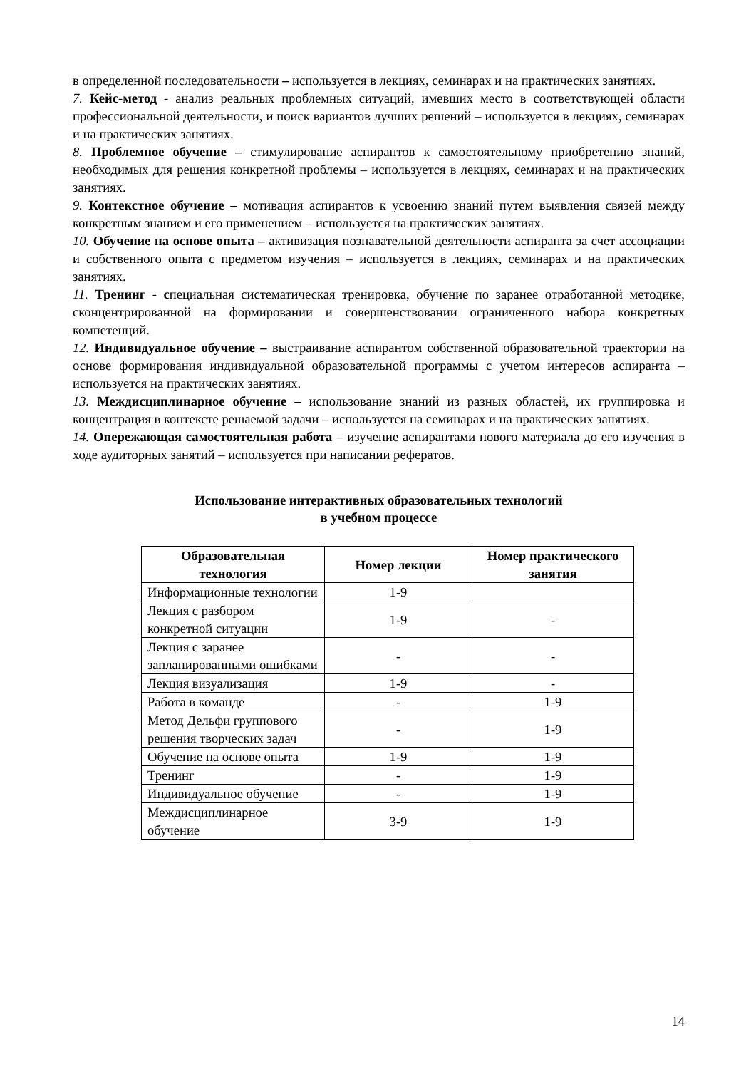в определенной последовательности – используется в лекциях, семинарах и на практических занятиях.
7. Кейс-метод - анализ реальных проблемных ситуаций, имевших место в соответствующей области профессиональной деятельности, и поиск вариантов лучших решений – используется в лекциях, семинарах и на практических занятиях.
8. Проблемное обучение – стимулирование аспирантов к самостоятельному приобретению знаний, необходимых для решения конкретной проблемы – используется в лекциях, семинарах и на практических занятиях.
9. Контекстное обучение – мотивация аспирантов к усвоению знаний путем выявления связей между конкретным знанием и его применением – используется на практических занятиях.
10. Обучение на основе опыта – активизация познавательной деятельности аспиранта за счет ассоциации и собственного опыта с предметом изучения – используется в лекциях, семинарах и на практических занятиях.
11. Тренинг - специальная систематическая тренировка, обучение по заранее отработанной методике, сконцентрированной на формировании и совершенствовании ограниченного набора конкретных компетенций.
12. Индивидуальное обучение – выстраивание аспирантом собственной образовательной траектории на основе формирования индивидуальной образовательной программы с учетом интересов аспиранта – используется на практических занятиях.
13. Междисциплинарное обучение – использование знаний из разных областей, их группировка и концентрация в контексте решаемой задачи – используется на семинарах и на практических занятиях.
14. Опережающая самостоятельная работа – изучение аспирантами нового материала до его изучения в ходе аудиторных занятий – используется при написании рефератов.
Использование интерактивных образовательных технологий
в учебном процессе
| Образовательная технология | Номер лекции | Номер практического занятия |
| --- | --- | --- |
| Информационные технологии | 1-9 | |
| Лекция с разбором конкретной ситуации | 1-9 | - |
| Лекция с заранее запланированными ошибками | - | - |
| Лекция визуализация | 1-9 | - |
| Работа в команде | - | 1-9 |
| Метод Дельфи группового решения творческих задач | - | 1-9 |
| Обучение на основе опыта | 1-9 | 1-9 |
| Тренинг | - | 1-9 |
| Индивидуальное обучение | - | 1-9 |
| Междисциплинарное обучение | 3-9 | 1-9 |
14